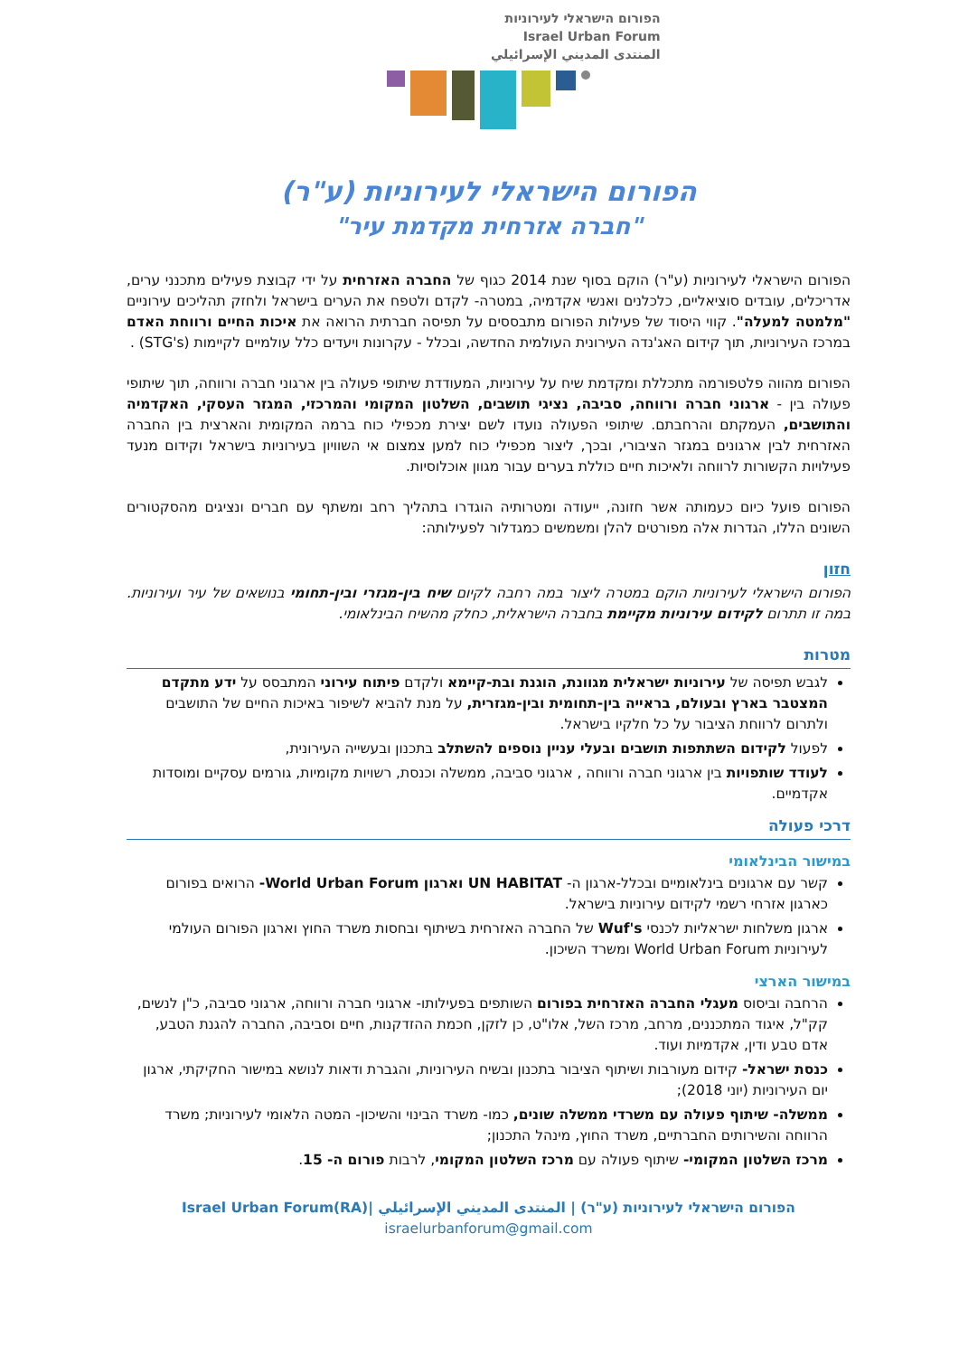הפורום הישראלי לעירוניות
Israel Urban Forum
المنتدى المديني الإسرائيلي
הפורום הישראלי לעירוניות (ע"ר)
"חברה אזרחית מקדמת עיר"
הפורום הישראלי לעירוניות (ע"ר) הוקם בסוף שנת 2014 כגוף של החברה האזרחית על ידי קבוצת פעילים מתכנני ערים, אדריכלים, עובדים סוציאליים, כלכלנים ואנשי אקדמיה, במטרה- לקדם ולטפח את הערים בישראל ולחזק תהליכים עירוניים "מלמטה למעלה". קווי היסוד של פעילות הפורום מתבססים על תפיסה חברתית הרואה את איכות החיים ורווחת האדם במרכז העירוניות, תוך קידום האג'נדה העירונית העולמית החדשה, ובכלל - עקרונות ויעדים כלל עולמיים לקיימות (STG's) .
הפורום מהווה פלטפורמה מתכללת ומקדמת שיח על עירוניות, המעודדת שיתופי פעולה בין ארגוני חברה ורווחה, תוך שיתופי פעולה בין - ארגוני חברה ורווחה, סביבה, נציגי תושבים, השלטון המקומי והמרכזי, המגזר העסקי, האקדמיה והתושבים, העמקתם והרחבתם. שיתופי הפעולה נועדו לשם יצירת מכפילי כוח ברמה המקומית והארצית בין החברה האזרחית לבין ארגונים במגזר הציבורי, ובכך, ליצור מכפילי כוח למען צמצום אי השוויון בעירוניות בישראל וקידום מנעד פעילויות הקשורות לרווחה ולאיכות חיים כוללת בערים עבור מגוון אוכלוסיות.
הפורום פועל כיום כעמותה אשר חזונה, ייעודה ומטרותיה הוגדרו בתהליך רחב ומשתף עם חברים ונציגים מהסקטורים השונים הללו, הגדרות אלה מפורטים להלן ומשמשים כמגדלור לפעילותה:
חזון
הפורום הישראלי לעירוניות הוקם במטרה ליצור במה רחבה לקיום שיח בין-מגזרי ובין-תחומי בנושאים של עיר ועירוניות. במה זו תתרום לקידום עירוניות מקיימת בחברה הישראלית, כחלק מהשיח הבינלאומי.
מטרות
לגבש תפיסה של עירוניות ישראלית מגוונת, הוגנת ובת-קיימא ולקדם פיתוח עירוני המתבסס על ידע מתקדם המצטבר בארץ ובעולם, בראייה בין-תחומית ובין-מגזרית, על מנת להביא לשיפור באיכות החיים של התושבים ולתרום לרווחת הציבור על כל חלקיו בישראל.
לפעול לקידום השתתפות תושבים ובעלי עניין נוספים להשתלב בתכנון ובעשייה העירונית,
לעודד שותפויות בין ארגוני חברה ורווחה , ארגוני סביבה, ממשלה וכנסת, רשויות מקומיות, גורמים עסקיים ומוסדות אקדמיים.
דרכי פעולה
במישור הבינלאומי
קשר עם ארגונים בינלאומיים ובכלל-ארגון ה- UN HABITAT וארגון World Urban Forum- הרואים בפורום כארגון אזרחי רשמי לקידום עירוניות בישראל.
ארגון משלחות ישראליות לכנסי Wuf's של החברה האזרחית בשיתוף ובחסות משרד החוץ וארגון הפורום העולמי לעירוניות World Urban Forum ומשרד השיכון.
במישור הארצי
הרחבה וביסוס מעגלי החברה האזרחית בפורום השותפים בפעילותו- ארגוני חברה ורווחה, ארגוני סביבה, כ"ן לנשים, קק"ל, איגוד המתכננים, מרחב, מרכז השל, אלו"ט, כן לזקן, חכמת ההזדקנות, חיים וסביבה, החברה להגנת הטבע, אדם טבע ודין, אקדמיות ועוד.
כנסת ישראל- קידום מעורבות ושיתוף הציבור בתכנון ובשיח העירוניות, והגברת ודאות לנושא במישור החקיקתי, ארגון יום העירוניות (יוני 2018);
ממשלה- שיתוף פעולה עם משרדי ממשלה שונים, כמו- משרד הבינוי והשיכון- המטה הלאומי לעירוניות; משרד הרווחה והשירותים החברתיים, משרד החוץ, מינהל התכנון;
מרכז השלטון המקומי- שיתוף פעולה עם מרכז השלטון המקומי, לרבות פורום ה- 15.
הפורום הישראלי לעירוניות (ע"ר) | المنتدى المديني الإسرائيلي |Israel Urban Forum(RA)
israelurbanforum@gmail.com